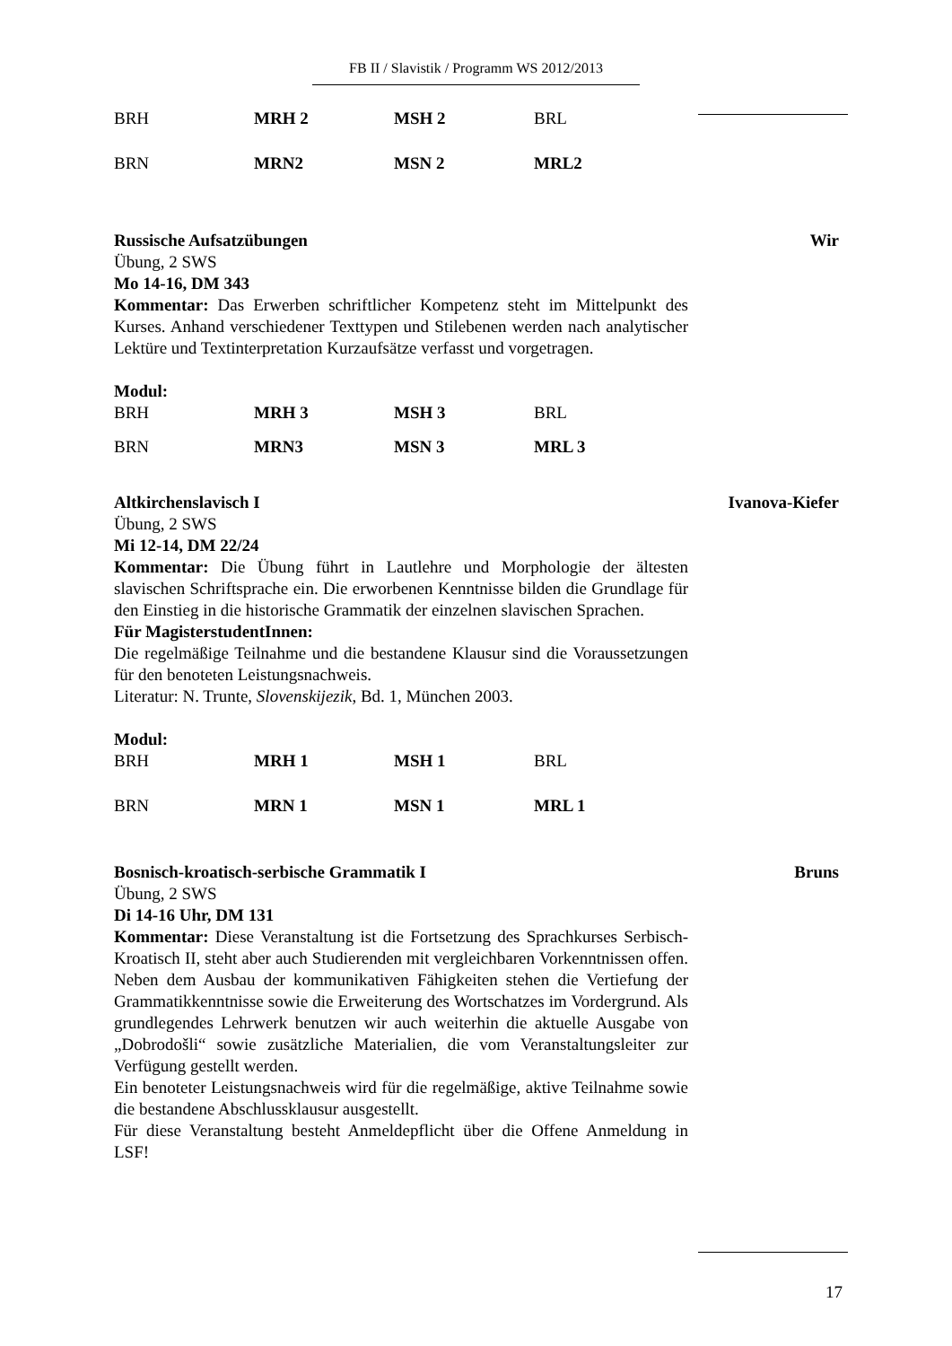FB II / Slavistik / Programm WS 2012/2013
| BRH | MRH 2 | MSH 2 | BRL |
| BRN | MRN2 | MSN 2 | MRL2 |
Russische Aufsatzübungen Wir
Übung, 2 SWS
Mo 14-16, DM 343
Kommentar: Das Erwerben schriftlicher Kompetenz steht im Mittelpunkt des Kurses. Anhand verschiedener Texttypen und Stilebenen werden nach analytischer Lektüre und Textinterpretation Kurzaufsätze verfasst und vorgetragen.
Modul:
| BRH | MRH 3 | MSH 3 | BRL |
| BRN | MRN3 | MSN 3 | MRL 3 |
Altkirchenslavisch I Ivanova-Kiefer
Übung, 2 SWS
Mi 12-14, DM 22/24
Kommentar: Die Übung führt in Lautlehre und Morphologie der ältesten slavischen Schriftsprache ein. Die erworbenen Kenntnisse bilden die Grundlage für den Einstieg in die historische Grammatik der einzelnen slavischen Sprachen.
Für MagisterstudentInnen:
Die regelmäßige Teilnahme und die bestandene Klausur sind die Voraussetzungen für den benoteten Leistungsnachweis.
Literatur: N. Trunte, Slovenskijezik, Bd. 1, München 2003.
Modul:
| BRH | MRH 1 | MSH 1 | BRL |
| BRN | MRN 1 | MSN 1 | MRL 1 |
Bosnisch-kroatisch-serbische Grammatik I Bruns
Übung, 2 SWS
Di 14-16 Uhr, DM 131
Kommentar: Diese Veranstaltung ist die Fortsetzung des Sprachkurses Serbisch-Kroatisch II, steht aber auch Studierenden mit vergleichbaren Vorkenntnissen offen. Neben dem Ausbau der kommunikativen Fähigkeiten stehen die Vertiefung der Grammatikkenntnisse sowie die Erweiterung des Wortschatzes im Vordergrund. Als grundlegendes Lehrwerk benutzen wir auch weiterhin die aktuelle Ausgabe von „Dobrodošli“ sowie zusätzliche Materialien, die vom Veranstaltungsleiter zur Verfügung gestellt werden.
Ein benoteter Leistungsnachweis wird für die regelmäßige, aktive Teilnahme sowie die bestandene Abschlussklausur ausgestellt.
Für diese Veranstaltung besteht Anmeldepflicht über die Offene Anmeldung in LSF!
17